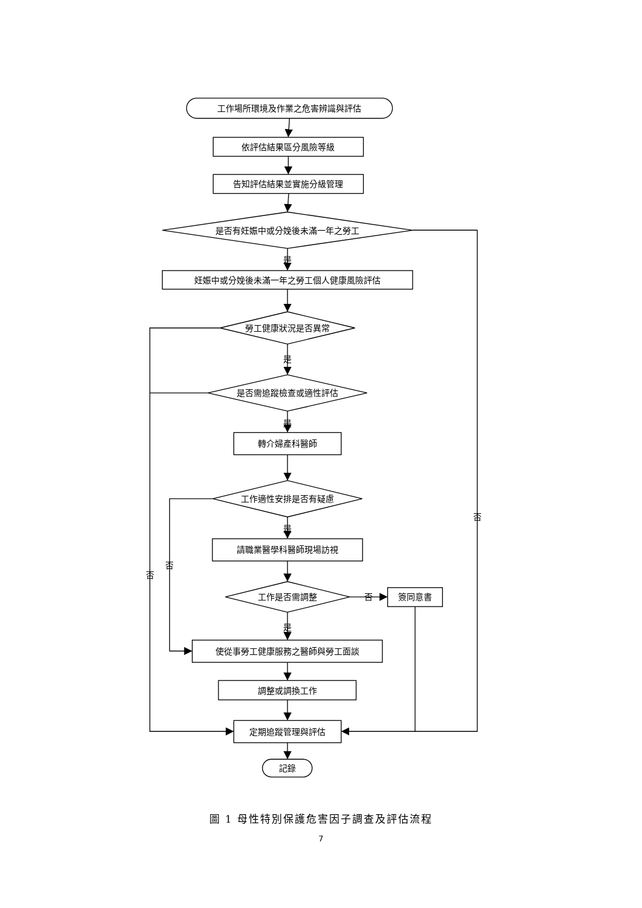工作場所環境及作業之危害辨識與評估
依評估結果區分風險等級
告知評估結果並實施分級管理
是否有妊娠中或分娩後未滿一年之勞工
否
是
妊娠中或分娩後未滿一年之勞工個人健康風險評估
勞工健康狀況是否異常
是
是否需追蹤檢查或適性評估
是
轉介婦產科醫師
工作適性安排是否有疑慮
是
請職業醫學科醫師現場訪視
否
否
工作是否需調整
否
簽同意書
是
使從事勞工健康服務之醫師與勞工面談
調整或調換工作
定期追蹤管理與評估
記錄
圖 1 母性特別保護危害因子調查及評估流程
7